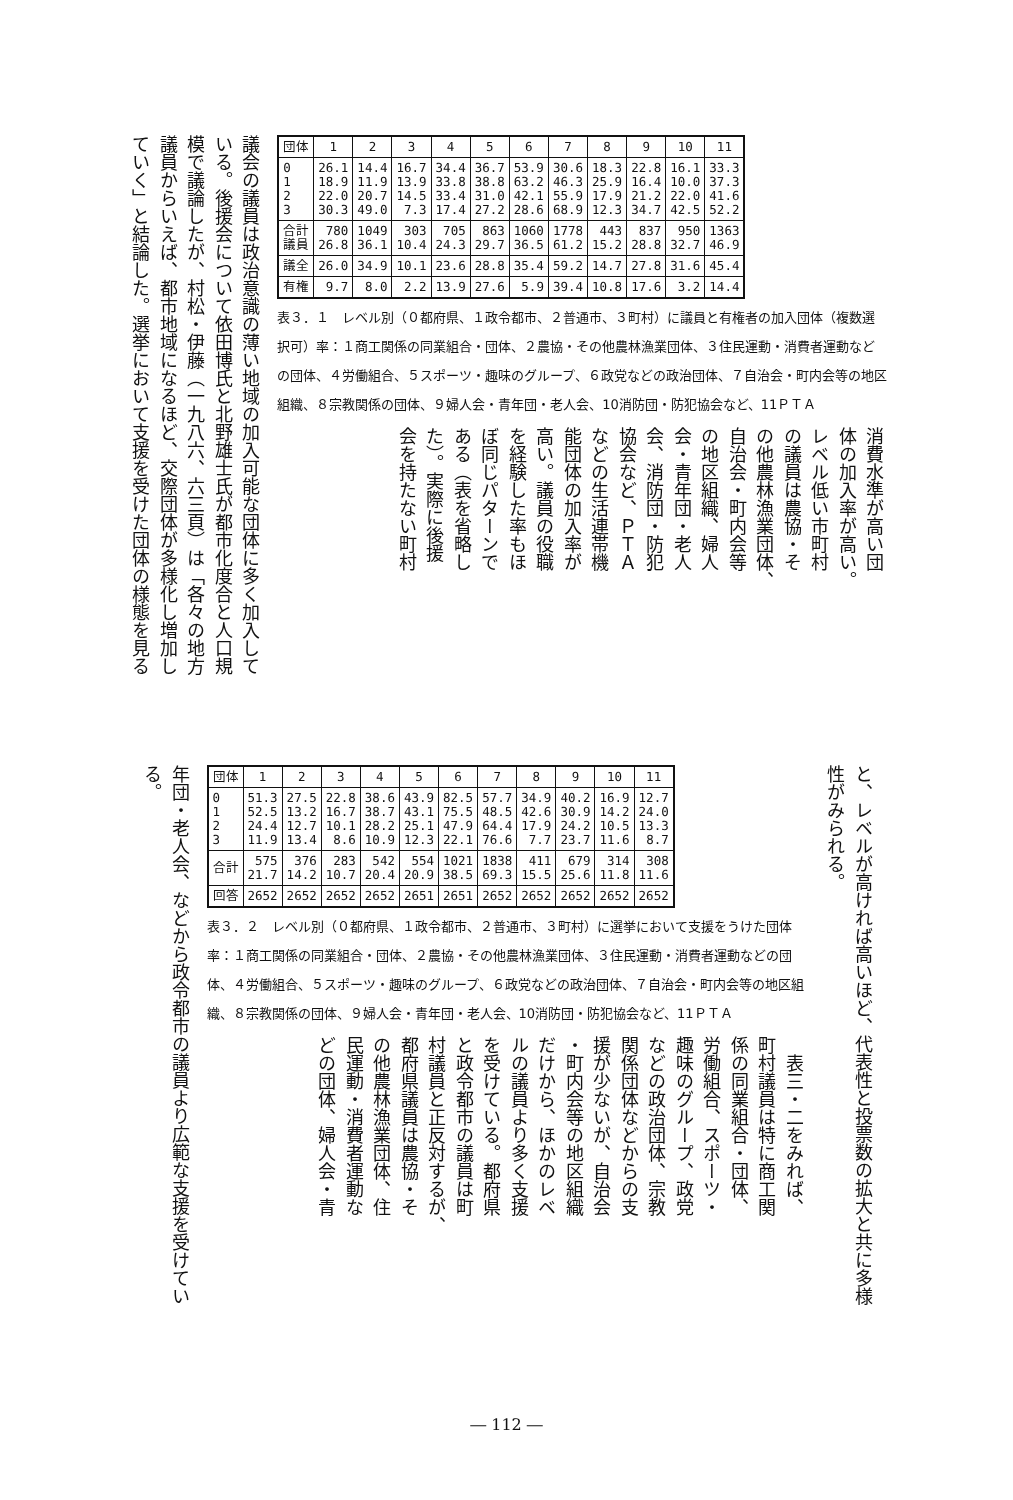| 団体 | 1 | 2 | 3 | 4 | 5 | 6 | 7 | 8 | 9 | 10 | 11 |
| --- | --- | --- | --- | --- | --- | --- | --- | --- | --- | --- | --- |
| 0 1 2 3 | 26.1 18.9 22.0 30.3 | 14.4 11.9 20.7 49.0 | 16.7 13.9 14.5 7.3 | 34.4 33.8 33.4 17.4 | 36.7 38.8 31.0 27.2 | 53.9 63.2 42.1 28.6 | 30.6 46.3 55.9 68.9 | 18.3 25.9 17.9 12.3 | 22.8 16.4 21.2 34.7 | 16.1 10.0 22.0 42.5 | 33.3 37.3 41.6 52.2 |
| 合計 議員 | 780 26.8 | 1049 36.1 | 303 10.4 | 705 24.3 | 863 29.7 | 1060 36.5 | 1778 61.2 | 443 15.2 | 837 28.8 | 950 32.7 | 1363 46.9 |
| 議全 | 26.0 | 34.9 | 10.1 | 23.6 | 28.8 | 35.4 | 59.2 | 14.7 | 27.8 | 31.6 | 45.4 |
| 有権 | 9.7 | 8.0 | 2.2 | 13.9 | 27.6 | 5.9 | 39.4 | 10.8 | 17.6 | 3.2 | 14.4 |
表３．１　レベル別（０都府県、１政令都市、２普通市、３町村）に議員と有権者の加入団体（複数選択可）率：１商工関係の同業組合・団体、２農協・その他農林漁業団体、３住民運動・消費者運動などの団体、４労働組合、５スポーツ・趣味のグループ、６政党などの政治団体、７自治会・町内会等の地区組織、８宗教関係の団体、９婦人会・青年団・老人会、10消防団・防犯協会など、11ＰＴＡ
消費水準が高い団
体の加入率が高い。
レベル低い市町村
の議員は農協・そ
の他農林漁業団体、
自治会・町内会等
の地区組織、婦人
会・青年団・老人
会、消防団・防犯
協会など、ＰＴＡ
などの生活連帯機
能団体の加入率が
高い。議員の役職
を経験した率もほ
ぼ同じパターンで
ある（表を省略し
た）。実際に後援
会を持たない町村
議会の議員は政治意識の薄い地域の加入可能な団体に多く加入して
いる。後援会について依田博氏と北野雄士氏が都市化度合と人口規
模で議論したが、村松・伊藤（一九八六、六三頁）は「各々の地方
議員からいえば、都市地域になるほど、交際団体が多様化し増加し
ていく」と結論した。選挙において支援を受けた団体の様態を見る
と、レベルが高ければ高いほど、代表性と投票数の拡大と共に多様
性がみられる。
| 団体 | 1 | 2 | 3 | 4 | 5 | 6 | 7 | 8 | 9 | 10 | 11 |
| --- | --- | --- | --- | --- | --- | --- | --- | --- | --- | --- | --- |
| 0 1 2 3 | 51.3 52.5 24.4 11.9 | 27.5 13.2 12.7 13.4 | 22.8 16.7 10.1 8.6 | 38.6 38.7 28.2 10.9 | 43.9 43.1 25.1 12.3 | 82.5 75.5 47.9 22.1 | 57.7 48.5 64.4 76.6 | 34.9 42.6 17.9 7.7 | 40.2 30.9 24.2 23.7 | 16.9 14.2 10.5 11.6 | 12.7 24.0 13.3 8.7 |
| 合計 | 575 21.7 | 376 14.2 | 283 10.7 | 542 20.4 | 554 20.9 | 1021 38.5 | 1838 69.3 | 411 15.5 | 679 25.6 | 314 11.8 | 308 11.6 |
| 回答 | 2652 | 2652 | 2652 | 2652 | 2651 | 2651 | 2652 | 2652 | 2652 | 2652 | 2652 |
表３．２　レベル別（０都府県、１政令都市、２普通市、３町村）に選挙において支援をうけた団体率：１商工関係の同業組合・団体、２農協・その他農林漁業団体、３住民運動・消費者運動などの団体、４労働組合、５スポーツ・趣味のグループ、６政党などの政治団体、７自治会・町内会等の地区組織、８宗教関係の団体、９婦人会・青年団・老人会、10消防団・防犯協会など、11ＰＴＡ
　表三・二をみれば、
町村議員は特に商工関
係の同業組合・団体、
労働組合、スポーツ・
趣味のグループ、政党
などの政治団体、宗教
関係団体などからの支
援が少ないが、自治会
・町内会等の地区組織
だけから、ほかのレベ
ルの議員より多く支援
を受けている。都府県
と政令都市の議員は町
村議員と正反対するが、
都府県議員は農協・そ
の他農林漁業団体、住
民運動・消費者運動な
どの団体、婦人会・青
年団・老人会、などから政令都市の議員より広範な支援を受けてい
る。
― 112 ―